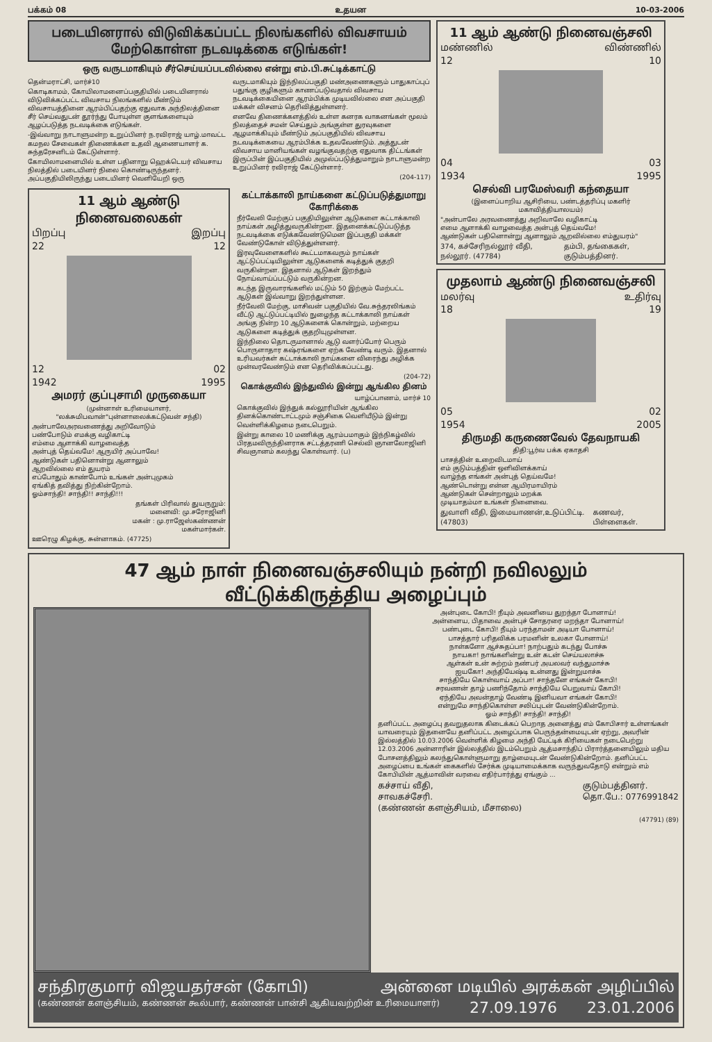பக்கம் 08 உதயன 10-03-2006
படையினரால் விடுவிக்கப்பட்ட நிலங்களில் விவசாயம் மேற்கொள்ள நடவடிக்கை எடுங்கள்!
ஒரு வருடமாகியும் சீர்செய்யப்படவில்லை என்று எம்.பி.சுட்டிக்காட்டு
தென்மராட்சி, மார்ச்10
கொடிகாமம், கோயிலாமனைப்பகுதியில் படையினரால் விடுவிக்கப்பட்ட விவசாய நிலங்களில் மீண்டும் விவசாயத்தினை ஆரம்பிப்பதற்கு ஏதுவாக அந்நிலத்தினை சீர் செய்வதுடன் தூர்ந்து போயுள்ள குளங்களையும் ஆழப்படுத்த நடவடிக்கை எடுங்கள்.
-இவ்வாறு நாடாளுமன்ற உறுப்பினர் ந.ரவிராஜ் யாழ்.மாவட்ட கமநல சேவைகள் திணைக்கள உதவி ஆணையாளர் க. சுந்தரேசனிடம் கேட்டுள்ளார்.
கோயிலாமனையில் உள்ள பதினாறு ஹெக்டெயர் விவசாய நிலத்தில் படையினர் நிலை கொண்டிருந்தனர். அப்பகுதியிலிருந்து படையினர் வெளியேறி ஒரு
வருடமாகியும் இந்நிலப்பகுதி மண்அணைகளும் பாதுகாப்புப் பதுங்கு குழிகளும் காணப்படுவதால் விவசாய நடவடிக்கையினை ஆரம்பிக்க முடியவில்லை என அப்பகுதி மக்கள் விசனம் தெரிவித்துள்ளனர்.
எனவே திணைக்களத்தில் உள்ள கனரக வாகனங்கள் மூலம் நிலத்தைச் சமன் செய்தும் அங்குள்ள துரவுகளை ஆழமாக்கியும் மீண்டும் அப்பகுதியில் விவசாய நடவடிக்கையை ஆரம்பிக்க உதவவேண்டும். அத்துடன் விவசாய மானியங்கள் வழங்குவதற்கு ஏதுவாக திட்டங்கள் இருப்பின் இப்பகுதியில் அமுல்ப்படுத்துமாறும் நாடாளுமன்ற உறுப்பினர் ரவிராஜ் கேட்டுள்ளார்.
(204-117)
11 ஆம் ஆண்டு நினைவலைகள்
பிறப்பு இறப்பு
22 12
12 02
1942 1995
அமரர் குப்புசாமி முருகையா
(முன்னாள் உரிமையாளர், "லக்சுமிபவான்"புன்னாலைக்கட்டுவன் சந்தி)
அன்பாலேஅரவணைத்து அறிவோடும்
பண்போடும் எமக்கு வழிகாட்டி
எம்மை ஆளாக்கி வாழவைத்த
அன்புத் தெய்வமே! ஆருயிர் அப்பாவே!
ஆண்டுகள் பதினொன்று ஆனாலும்
ஆறவில்லை எம் துயரம்
எப்போதும் காண்போம் உங்கள் அன்புமுகம்
ஏங்கித் தவித்து நிற்கின்றோம்.
ஓம்சாந்தி! சாந்தி!! சாந்தி!!!
தங்கள் பிரிவால் துயருறும்:
மனைவி: மு.சரோஜினி
மகன் : மு.ராஜேஸ்கண்ணன்
மகள்மார்கள்.
ஊரெழு கிழக்கு, சுன்னாகம். (47725)
கட்டாக்காலி நாய்களை கட்டுப்படுத்துமாறு கோரிக்கை
நீர்வேலி மேற்குப் பகுதியிலுள்ள ஆடுகளை கட்டாக்காலி நாய்கள் அழித்துவருகின்றன. இதனைக்கட்டுப்படுத்த நடவடிக்கை எடுக்கவேண்டுமென இப்பகுதி மக்கள் வேண்டுகோள் விடுத்துள்ளனர்.
இரவுவேளைகளில் கூட்டமாகவரும் நாய்கள் ஆட்டுப்பட்டியிலுள்ள ஆடுகளைக் கடித்துக் குதறி வருகின்றன. இதனால் ஆடுகள் இறந்தும் நோய்வாய்ப்பட்டும் வருகின்றன.
கடந்த இருவாரங்களில் மட்டும் 50 இற்கும் மேற்பட்ட ஆடுகள் இவ்வாறு இறந்துள்ளன.
நீர்வேலி மேற்கு, மாசிவன் பகுதியில் வே.சுந்தரலிங்கம் வீட்டு ஆட்டுப்பட்டியில் நுழைந்த கட்டாக்காலி நாய்கள் அங்கு நின்ற 10 ஆடுகளைக் கொன்றும், மற்றைய ஆடுகளை கடித்துக் குதறியுமுள்ளன.
இந்நிலை தொடருமானால் ஆடு வளர்ப்போர் பெரும் பொருளாதார கஷ்ரங்களை ஏற்க வேண்டி வரும். இதனால் உரியவர்கள் கட்டாக்காலி நாய்களை விரைந்து அழிக்க முன்வரவேண்டும் என தெரிவிக்கப்பட்டது.
(204-72)
கொக்குவில் இந்துவில் இன்று ஆங்கில தினம்
யாழ்ப்பாணம், மார்ச் 10
கொக்குவில் இந்துக் கல்லூரியின் ஆங்கில தினக்கொண்டாட்டமும் சஞ்சிகை வெளியீடும் இன்று வெள்ளிக்கிழமை நடைபெறும்.
இன்று காலை 10 மணிக்கு ஆரம்பமாகும் இந்நிகழ்வில் பிரதமவிருந்தினராக சட்டத்தரணி செல்வி ஞானலோஜினி சிவஞானம் கலந்து கொள்வார். (ப)
11 ஆம் ஆண்டு நினைவஞ்சலி
மண்ணில் விண்ணில்
12 10
04 03
1934 1995
செல்வி பரமேஸ்வரி கந்தையா
(இளைப்பாறிய ஆசிரியை, பண்டத்தரிப்பு மகளிர் மகாவித்தியாலயம்)
"அன்பாலே அரவணைத்து அறிவாலே வழிகாட்டி
எமை ஆளாக்கி வாழவைத்த அன்புத் தெய்வமே!
ஆண்டுகள் பதினொன்று ஆனாலும் ஆறவில்லை எம்துயரம்"
374, கச்சேரிநல்லூர் வீதி, நல்லூர். (47784) தம்பி, தங்கைகள், குடும்பத்தினர்.
முதலாம் ஆண்டு நினைவஞ்சலி
மலர்வு உதிர்வு
18 19
05 02
1954 2005
திருமதி கருணைவேல் தேவநாயகி
திதி:பூர்வ பக்க ஏகாதசி
பாசத்தின் உறைவிடமாய்
எம் குடும்பத்தின் ஒளிவிளக்காய்
வாழ்ந்த எங்கள் அன்புத் தெய்வமே!
ஆண்டொன்று என்ன ஆயிரமாயிரம்
ஆண்டுகள் சென்றாலும் மறக்க
முடியாதம்மா உங்கள் நினைவை.
துவாளி வீதி, இமையாணன்,உடுப்பிட்டி. (47803) கணவர், பிள்ளைகள்.
47 ஆம் நாள் நினைவஞ்சலியும் நன்றி நவிலலும்
வீட்டுக்கிருத்திய அழைப்பும்
அன்புடை கோபி! நீயும் அவனியை துறந்தா போனாய்!
அன்னைய, பிதாவை அன்புச் சோதரரை மறந்தா போனாய்!
பண்புடை கோபி! நீயும் பரந்தாமன் அடியா போனாய்!
பாசத்தார் பரிதவிக்க பரமனின் உலகா போனாய்!
நாள்களோ ஆச்சுதப்பா! நாற்பதும் கடந்து போச்சு
நாயகா! நாங்களின்று உன் கடன் செய்யலாச்சு
ஆள்கள் உன் சுற்றம் நண்பர் அயலவர் வந்துமாச்சு
ஐயகோ! அந்தியேஷ்டி உன்னது இன்றுமாச்சு
சாந்தியே கொள்வாய் அப்பா! சாந்தனே எங்கள் கோபி!
சரவணன் தாழ் பணிந்தோம் சாந்தியே பெறுவாய் கோபி!
ஏந்தியே அவன்தாழ் வேண்டி இனியவா எங்கள் கோபி!
என்றுமே சாந்திகொள்ள சலிப்புடன் வேண்டுகின்றோம்.
ஓம் சாந்தி! சாந்தி! சாந்தி!
தனிப்பட்ட அழைப்பு தவறுதலாக கிடைக்கப் பெறாத அனைத்து எம் கோபிசார் உள்ளங்கள் யாவரையும் இதனையே தனிப்பட்ட அழைப்பாக பெருந்தன்மையுடன் ஏற்று, அவரின் இல்லத்தில் 10.03.2006 வெள்ளிக் கிழமை அந்தி யேட்டிக் கிரியைகள் நடைபெற்று 12.03.2006 அன்னாரின் இல்லத்தில் இடம்பெறும் ஆத்மசாந்திப் பிரார்த்தனையிலும் மதிய போசனத்திலும் கலந்துகொள்ளுமாறு தாழ்மையுடன் வேண்டுகின்றோம். தனிப்பட்ட அழைப்பை உங்கள் கைகளில் சேர்க்க முடியாமைக்காக வருந்துவதோடு என்றும் எம் கோபியின் ஆத்மாவின் வரவை எதிர்பார்த்து ஏங்கும் ...
கச்சாய் வீதி,
சாவகச்சேரி.
(கண்ணன் களஞ்சியம், மீசாலை) குடும்பத்தினர்.
தொ.பே.: 0776991842
(47791) (89)
சந்திரகுமார் விஜயதர்சன் (கோபி) அன்னை மடியில் அரக்கன் அழிப்பில் (கண்ணன் களஞ்சியம், கண்ணன் கூல்பார், கண்ணன் பான்சி ஆகியவற்றின் உரிமையாளர்) 27.09.1976 23.01.2006